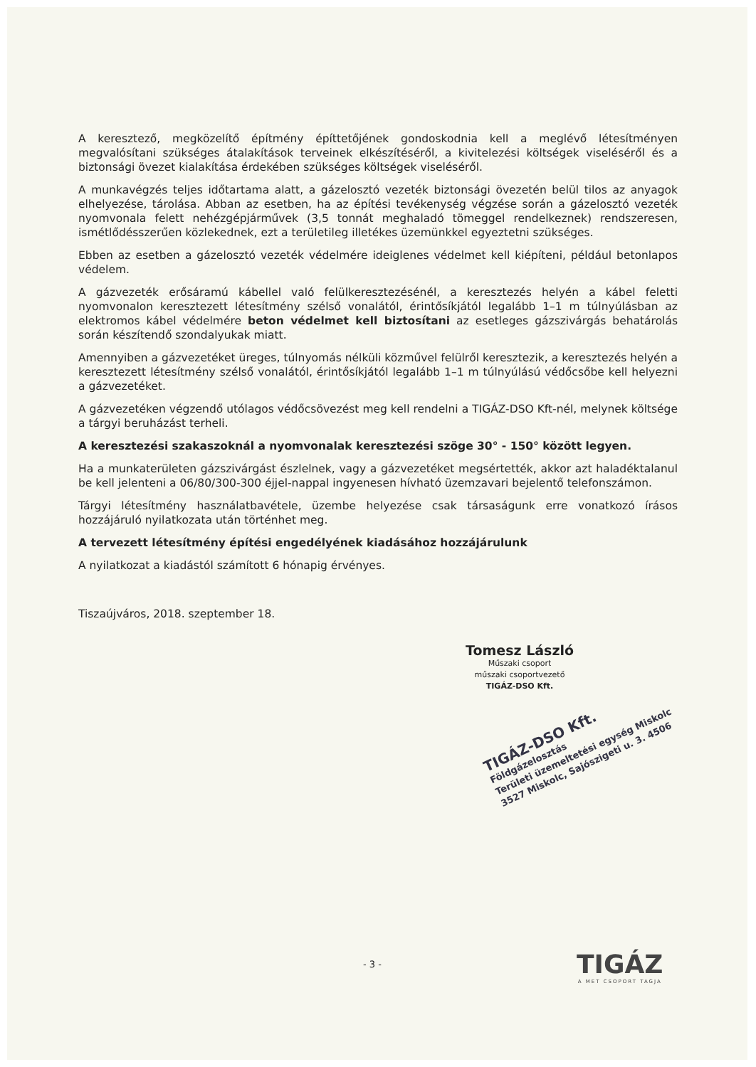A keresztező, megközelítő építmény építtetőjének gondoskodnia kell a meglévő létesítményen megvalósítani szükséges átalakítások terveinek elkészítéséről, a kivitelezési költségek viseléséről és a biztonsági övezet kialakítása érdekében szükséges költségek viseléséről.
A munkavégzés teljes időtartama alatt, a gázelosztó vezeték biztonsági övezetén belül tilos az anyagok elhelyezése, tárolása. Abban az esetben, ha az építési tevékenység végzése során a gázelosztó vezeték nyomvonala felett nehézgépjárművek (3,5 tonnát meghaladó tömeggel rendelkeznek) rendszeresen, ismétlődésszerűen közlekednek, ezt a területileg illetékes üzemünkkel egyeztetni szükséges.
Ebben az esetben a gázelosztó vezeték védelmére ideiglenes védelmet kell kiépíteni, például betonlapos védelem.
A gázvezeték erősáramú kábellel való felülkeresztezésénél, a keresztezés helyén a kábel feletti nyomvonalon keresztezett létesítmény szélső vonalától, érintősíkjától legalább 1–1 m túlnyúlásban az elektromos kábel védelmére beton védelmet kell biztosítani az esetleges gázszivárgás behatárolás során készítendő szondalyukak miatt.
Amennyiben a gázvezetéket üreges, túlnyomás nélküli közművel felülről keresztezik, a keresztezés helyén a keresztezett létesítmény szélső vonalától, érintősíkjától legalább 1–1 m túlnyúlású védőcsőbe kell helyezni a gázvezetéket.
A gázvezetéken végzendő utólagos védőcsövezést meg kell rendelni a TIGÁZ-DSO Kft-nél, melynek költsége a tárgyi beruházást terheli.
A keresztezési szakaszoknál a nyomvonalak keresztezési szöge 30° - 150° között legyen.
Ha a munkaterületen gázszivárgást észlelnek, vagy a gázvezetéket megsértették, akkor azt haladéktalanul be kell jelenteni a 06/80/300-300 éjjel-nappal ingyenesen hívható üzemzavari bejelentő telefonszámon.
Tárgyi létesítmény használatbavétele, üzembe helyezése csak társaságunk erre vonatkozó írásos hozzájáruló nyilatkozata után történhet meg.
A tervezett létesítmény építési engedélyének kiadásához hozzájárulunk
A nyilatkozat a kiadástól számított 6 hónapig érvényes.
Tiszaújváros, 2018. szeptember 18.
Tomesz László
Műszaki csoport
műszaki csoportvezető
TIGÁZ-DSO Kft.
TIGÁZ-DSO Kft.
Földgázelosztás
Területi üzemeltetési egység Miskolc
3527 Miskolc, Sajószigeti u. 3. 4506
- 3 -
TIGÁZ
A MET CSOPORT TAGJA